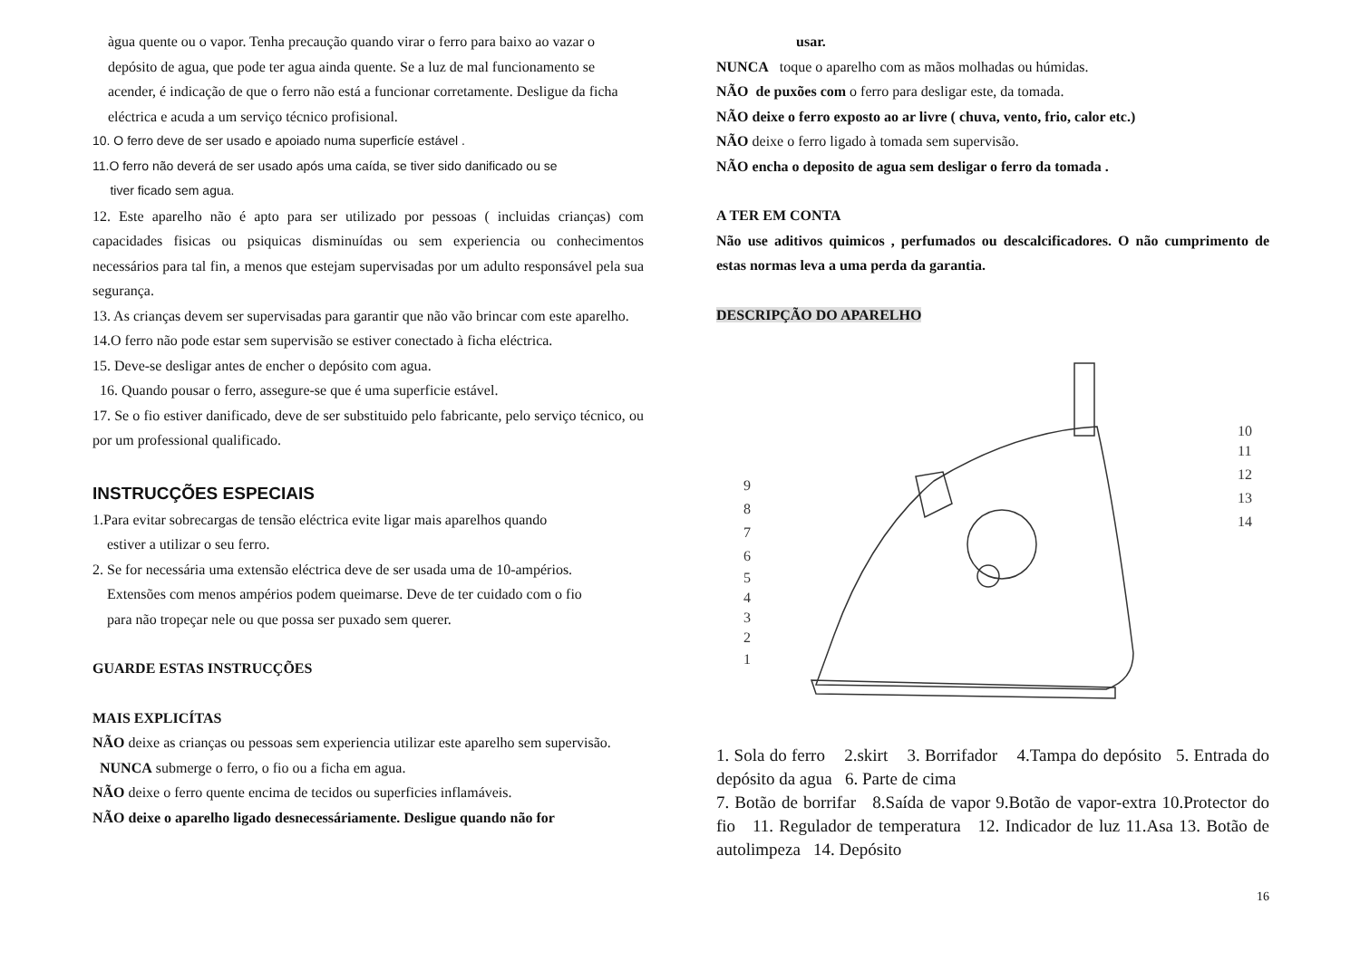àgua quente ou o vapor. Tenha precaução quando virar o ferro para baixo ao vazar o depósito de agua, que pode ter agua ainda quente. Se a luz de mal funcionamento se acender, é indicação de que o ferro não está a funcionar corretamente. Desligue da ficha eléctrica e acuda a um serviço técnico profisional.
10. O ferro deve de ser usado e apoiado numa superficíe estável .
11.O ferro não deverá de ser usado após uma caída, se tiver sido danificado ou se
tiver ficado sem agua.
12. Este aparelho não é apto para ser utilizado por pessoas ( incluidas crianças) com capacidades fisicas ou psiquicas disminuídas ou sem experiencia ou conhecimentos necessários para tal fin, a menos que estejam supervisadas por um adulto responsável pela sua segurança.
13. As crianças devem ser supervisadas para garantir que não vão brincar com este aparelho.
14.O ferro não pode estar sem supervisão se estiver conectado à ficha eléctrica.
15. Deve-se desligar antes de encher o depósito com agua.
16. Quando pousar o ferro, assegure-se que é uma superficie estável.
17. Se o fio estiver danificado, deve de ser substituido pelo fabricante, pelo serviço técnico, ou por um professional qualificado.
INSTRUCÇÕES ESPECIAIS
1.Para evitar sobrecargas de tensão eléctrica evite ligar mais aparelhos quando
estiver a utilizar o seu ferro.
2. Se for necessária uma extensão eléctrica deve de ser usada uma de 10-ampérios.
Extensões com menos ampérios podem queimarse. Deve de ter cuidado com o fio
para não tropeçar nele ou que possa ser puxado sem querer.
GUARDE ESTAS INSTRUCÇÕES
MAIS EXPLICÍTAS
NÃO deixe as crianças ou pessoas sem experiencia utilizar este aparelho sem supervisão.
NUNCA submerge o ferro, o fio ou a ficha em agua.
NÃO deixe o ferro quente encima de tecidos ou superficies inflamáveis.
NÃO deixe o aparelho ligado desnecessáriamente. Desligue quando não for
usar.
NUNCA toque o aparelho com as mãos molhadas ou húmidas.
NÃO de puxões com o ferro para desligar este, da tomada.
NÃO deixe o ferro exposto ao ar livre ( chuva, vento, frio, calor etc.)
NÃO deixe o ferro ligado à tomada sem supervisão.
NÃO encha o deposito de agua sem desligar o ferro da tomada .
A TER EM CONTA
Não use aditivos quimicos , perfumados ou descalcificadores. O não cumprimento de estas normas leva a uma perda da garantia.
DESCRIPÇÃO DO APARELHO
9
8
7
6
5
4
3
2
1
10
11
12
13
14
1. Sola do ferro 2.skirt 3. Borrifador 4.Tampa do depósito 5. Entrada do depósito da agua 6. Parte de cima
7. Botão de borrifar 8.Saída de vapor 9.Botão de vapor-extra 10.Protector do fio 11. Regulador de temperatura 12. Indicador de luz 11.Asa 13. Botão de autolimpeza 14. Depósito
16